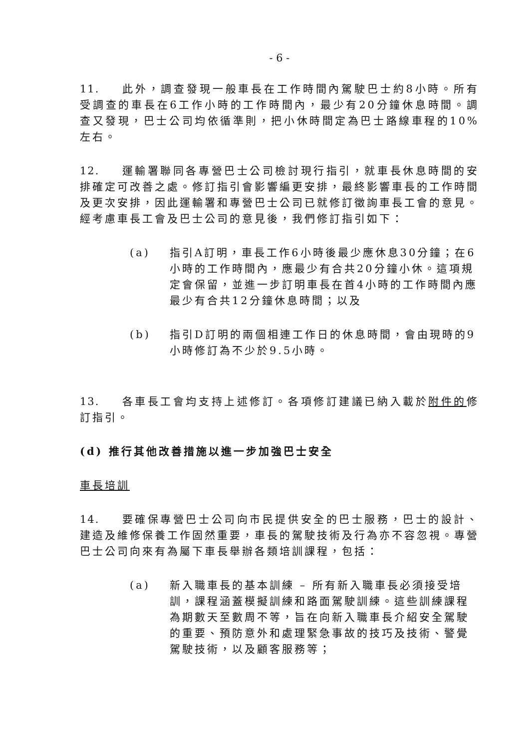- 6 -
11. 此外，調查發現一般車長在工作時間內駕駛巴士約8小時。所有受調查的車長在6工作小時的工作時間內，最少有20分鐘休息時間。調查又發現，巴士公司均依循準則，把小休時間定為巴士路線車程的10%左右。
12. 運輸署聯同各專營巴士公司檢討現行指引，就車長休息時間的安排確定可改善之處。修訂指引會影響編更安排，最終影響車長的工作時間及更次安排，因此運輸署和專營巴士公司已就修訂徵詢車長工會的意見。經考慮車長工會及巴士公司的意見後，我們修訂指引如下：
(a) 指引A訂明，車長工作6小時後最少應休息30分鐘；在6小時的工作時間內，應最少有合共20分鐘小休。這項規定會保留，並進一步訂明車長在首4小時的工作時間內應最少有合共12分鐘休息時間；以及
(b) 指引D訂明的兩個相連工作日的休息時間，會由現時的9小時修訂為不少於9.5小時。
13. 各車長工會均支持上述修訂。各項修訂建議已納入載於附件的修訂指引。
(d) 推行其他改善措施以進一步加強巴士安全
車長培訓
14. 要確保專營巴士公司向市民提供安全的巴士服務，巴士的設計、建造及維修保養工作固然重要，車長的駕駛技術及行為亦不容忽視。專營巴士公司向來有為屬下車長舉辦各類培訓課程，包括：
(a) 新入職車長的基本訓練 – 所有新入職車長必須接受培訓，課程涵蓋模擬訓練和路面駕駛訓練。這些訓練課程為期數天至數周不等，旨在向新入職車長介紹安全駕駛的重要、預防意外和處理緊急事故的技巧及技術、警覺駕駛技術，以及顧客服務等；